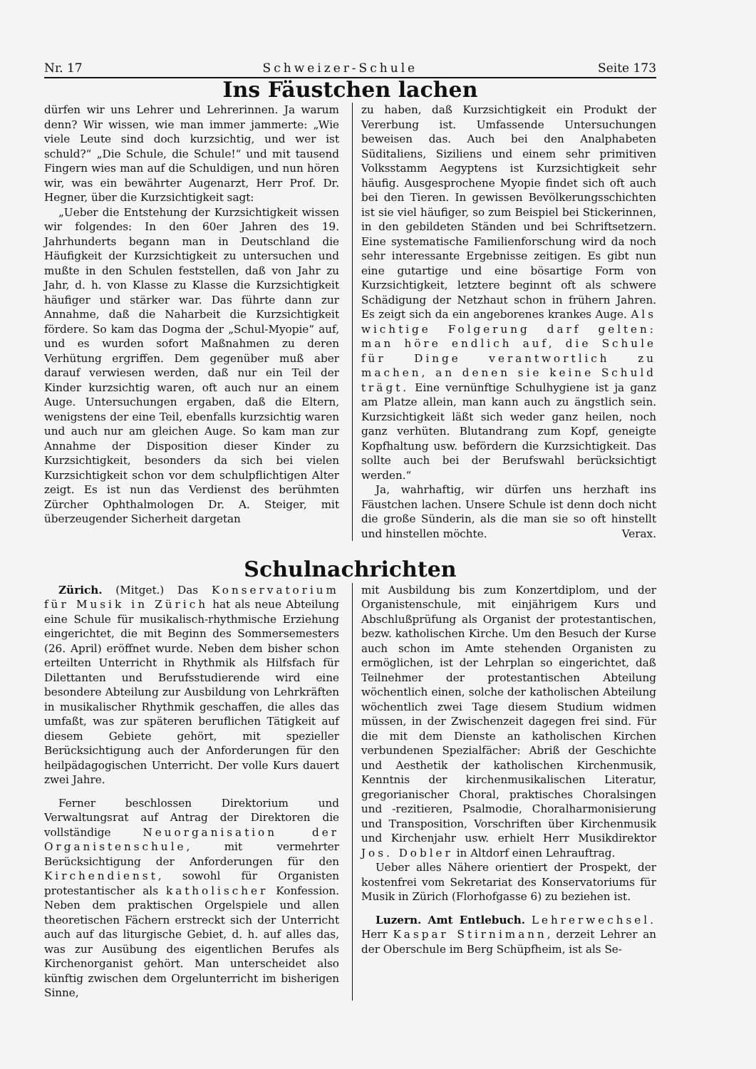Nr. 17 Schweizer-Schule Seite 173
Ins Fäustchen lachen
dürfen wir uns Lehrer und Lehrerinnen. Ja warum denn? Wir wissen, wie man immer jammerte: „Wie viele Leute sind doch kurzsichtig, und wer ist schuld?“ „Die Schule, die Schule!“ und mit tausend Fingern wies man auf die Schuldigen, und nun hören wir, was ein bewährter Augenarzt, Herr Prof. Dr. Hegner, über die Kurzsichtigkeit sagt:
„Ueber die Entstehung der Kurzsichtigkeit wissen wir folgendes: In den 60er Jahren des 19. Jahrhunderts begann man in Deutschland die Häufigkeit der Kurzsichtigkeit zu untersuchen und mußte in den Schulen feststellen, daß von Jahr zu Jahr, d. h. von Klasse zu Klasse die Kurzsichtigkeit häufiger und stärker war. Das führte dann zur Annahme, daß die Naharbeit die Kurzsichtigkeit fördere. So kam das Dogma der „Schul-Myopie“ auf, und es wurden sofort Maßnahmen zu deren Verhütung ergriffen. Dem gegenüber muß aber darauf verwiesen werden, daß nur ein Teil der Kinder kurzsichtig waren, oft auch nur an einem Auge. Untersuchungen ergaben, daß die Eltern, wenigstens der eine Teil, ebenfalls kurzsichtig waren und auch nur am gleichen Auge. So kam man zur Annahme der Disposition dieser Kinder zu Kurzsichtigkeit, besonders da sich bei vielen Kurzsichtigkeit schon vor dem schulpflichtigen Alter zeigt. Es ist nun das Verdienst des berühmten Zürcher Ophthalmologen Dr. A. Steiger, mit überzeugender Sicherheit dargetan
zu haben, daß Kurzsichtigkeit ein Produkt der Vererbung ist. Umfassende Untersuchungen beweisen das. Auch bei den Analphabeten Süditaliens, Siziliens und einem sehr primitiven Volksstamm Aegyptens ist Kurzsichtigkeit sehr häufig. Ausgesprochene Myopie findet sich oft auch bei den Tieren. In gewissen Bevölkerungsschichten ist sie viel häufiger, so zum Beispiel bei Stickerinnen, in den gebildeten Ständen und bei Schriftsetzern. Eine systematische Familienforschung wird da noch sehr interessante Ergebnisse zeitigen. Es gibt nun eine gutartige und eine bösartige Form von Kurzsichtigkeit, letztere beginnt oft als schwere Schädigung der Netzhaut schon in frühern Jahren. Es zeigt sich da ein angeborenes krankes Auge. Als wichtige Folgerung darf gelten: man höre endlich auf, die Schule für Dinge verantwortlich zu machen, an denen sie keine Schuld trägt. Eine vernünftige Schulhygiene ist ja ganz am Platze allein, man kann auch zu ängstlich sein. Kurzsichtigkeit läßt sich weder ganz heilen, noch ganz verhüten. Blutandrang zum Kopf, geneigte Kopfhaltung usw. befördern die Kurzsichtigkeit. Das sollte auch bei der Berufswahl berücksichtigt werden.“
Ja, wahrhaftig, wir dürfen uns herzhaft ins Fäustchen lachen. Unsere Schule ist denn doch nicht die große Sünderin, als die man sie so oft hinstellt und hinstellen möchte. Verax.
Schulnachrichten
Zürich. (Mitget.) Das Konservatorium für Musik in Zürich hat als neue Abteilung eine Schule für musikalisch-rhythmische Erziehung eingerichtet, die mit Beginn des Sommersemesters (26. April) eröffnet wurde. Neben dem bisher schon erteilten Unterricht in Rhythmik als Hilfsfach für Dilettanten und Berufsstudierende wird eine besondere Abteilung zur Ausbildung von Lehrkräften in musikalischer Rhythmik geschaffen, die alles das umfaßt, was zur späteren beruflichen Tätigkeit auf diesem Gebiete gehört, mit spezieller Berücksichtigung auch der Anforderungen für den heilpädagogischen Unterricht. Der volle Kurs dauert zwei Jahre.
Ferner beschlossen Direktorium und Verwaltungsrat auf Antrag der Direktoren die vollständige Neuorganisation der Organistenschule, mit vermehrter Berücksichtigung der Anforderungen für den Kirchendienst, sowohl für Organisten protestantischer als katholischer Konfession. Neben dem praktischen Orgelspiele und allen theoretischen Fächern erstreckt sich der Unterricht auch auf das liturgische Gebiet, d. h. auf alles das, was zur Ausübung des eigentlichen Berufes als Kirchenorganist gehört. Man unterscheidet also künftig zwischen dem Orgelunterricht im bisherigen Sinne,
mit Ausbildung bis zum Konzertdiplom, und der Organistenschule, mit einjährigem Kurs und Abschlußprüfung als Organist der protestantischen, bezw. katholischen Kirche. Um den Besuch der Kurse auch schon im Amte stehenden Organisten zu ermöglichen, ist der Lehrplan so eingerichtet, daß Teilnehmer der protestantischen Abteilung wöchentlich einen, solche der katholischen Abteilung wöchentlich zwei Tage diesem Studium widmen müssen, in der Zwischenzeit dagegen frei sind. Für die mit dem Dienste an katholischen Kirchen verbundenen Spezialfächer: Abriß der Geschichte und Aesthetik der katholischen Kirchenmusik, Kenntnis der kirchenmusikalischen Literatur, gregorianischer Choral, praktisches Choralsingen und -rezitieren, Psalmodie, Choralharmonisierung und Transposition, Vorschriften über Kirchenmusik und Kirchenjahr usw. erhielt Herr Musikdirektor Jos. Dobler in Altdorf einen Lehrauftrag.
Ueber alles Nähere orientiert der Prospekt, der kostenfrei vom Sekretariat des Konservatoriums für Musik in Zürich (Florhofgasse 6) zu beziehen ist.
Luzern. Amt Entlebuch. Lehrerwechsel. Herr Kaspar Stirnimann, derzeit Lehrer an der Oberschule im Berg Schüpfheim, ist als Se-